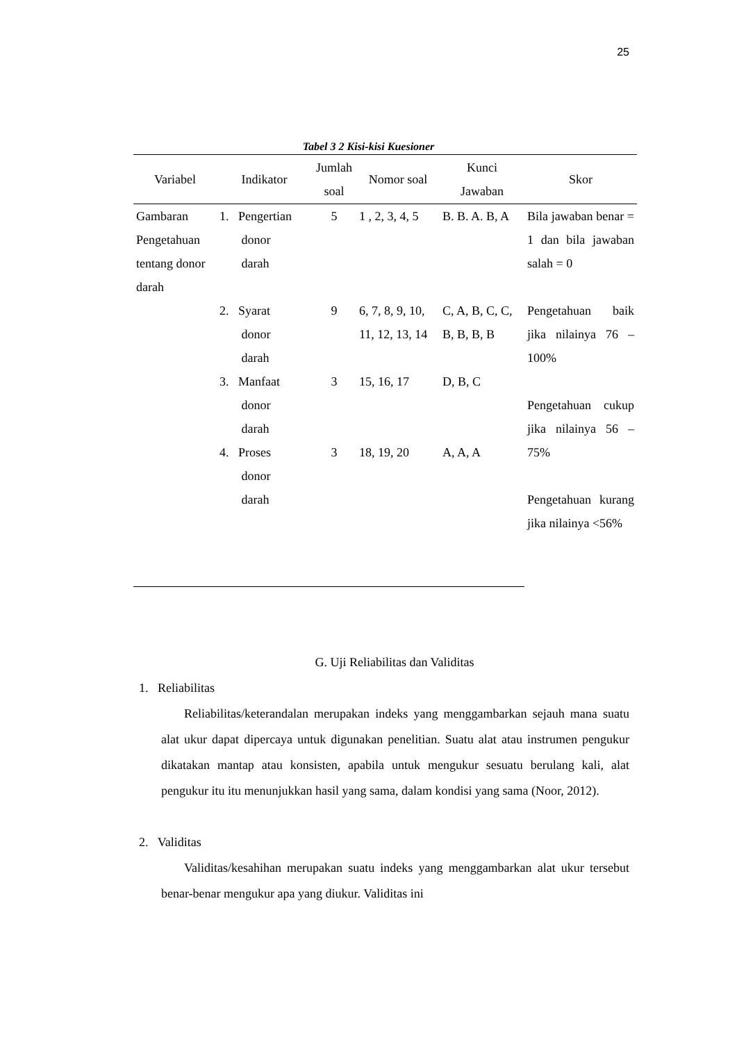25
Tabel 3 2 Kisi-kisi Kuesioner
| Variabel | Indikator | Jumlah soal | Nomor soal | Kunci Jawaban | Skor |
| --- | --- | --- | --- | --- | --- |
| Gambaran Pengetahuan tentang donor darah | 1. Pengertian donor darah | 5 | 1 , 2, 3, 4, 5 | B. B. A. B, A | Bila jawaban benar = 1 dan bila jawaban salah = 0 Pengetahuan baik jika nilainya 76 – 100% Pengetahuan cukup jika nilainya 56 – 75% Pengetahuan kurang jika nilainya <56% |
| | 2. Syarat donor darah | 9 | 6, 7, 8, 9, 10, 11, 12, 13, 14 | C, A, B, C, C, B, B, B, B | |
| | 3. Manfaat donor darah | 3 | 15, 16, 17 | D, B, C | |
| | 4. Proses donor darah | 3 | 18, 19, 20 | A, A, A | |
G. Uji Reliabilitas dan Validitas
1. Reliabilitas
Reliabilitas/keterandalan merupakan indeks yang menggambarkan sejauh mana suatu alat ukur dapat dipercaya untuk digunakan penelitian. Suatu alat atau instrumen pengukur dikatakan mantap atau konsisten, apabila untuk mengukur sesuatu berulang kali, alat pengukur itu itu menunjukkan hasil yang sama, dalam kondisi yang sama (Noor, 2012).
2. Validitas
Validitas/kesahihan merupakan suatu indeks yang menggambarkan alat ukur tersebut benar-benar mengukur apa yang diukur. Validitas ini